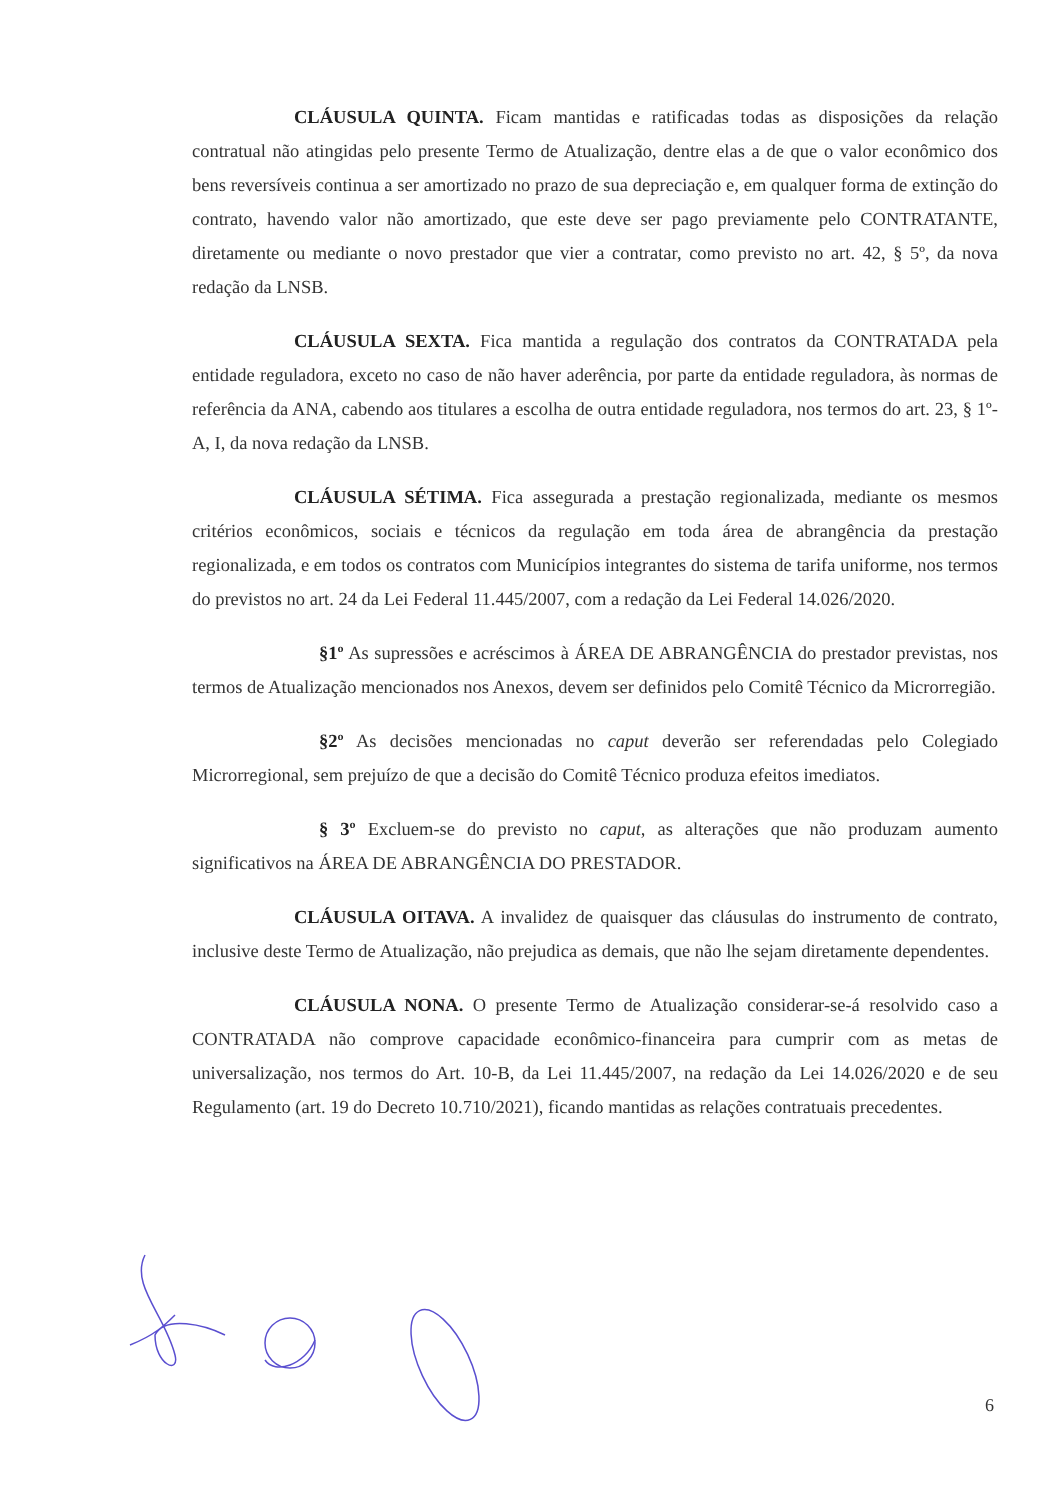CLÁUSULA QUINTA. Ficam mantidas e ratificadas todas as disposições da relação contratual não atingidas pelo presente Termo de Atualização, dentre elas a de que o valor econômico dos bens reversíveis continua a ser amortizado no prazo de sua depreciação e, em qualquer forma de extinção do contrato, havendo valor não amortizado, que este deve ser pago previamente pelo CONTRATANTE, diretamente ou mediante o novo prestador que vier a contratar, como previsto no art. 42, § 5º, da nova redação da LNSB.
CLÁUSULA SEXTA. Fica mantida a regulação dos contratos da CONTRATADA pela entidade reguladora, exceto no caso de não haver aderência, por parte da entidade reguladora, às normas de referência da ANA, cabendo aos titulares a escolha de outra entidade reguladora, nos termos do art. 23, § 1º-A, I, da nova redação da LNSB.
CLÁUSULA SÉTIMA. Fica assegurada a prestação regionalizada, mediante os mesmos critérios econômicos, sociais e técnicos da regulação em toda área de abrangência da prestação regionalizada, e em todos os contratos com Municípios integrantes do sistema de tarifa uniforme, nos termos do previstos no art. 24 da Lei Federal 11.445/2007, com a redação da Lei Federal 14.026/2020.
§1º As supressões e acréscimos à ÁREA DE ABRANGÊNCIA do prestador previstas, nos termos de Atualização mencionados nos Anexos, devem ser definidos pelo Comitê Técnico da Microrregião.
§2º As decisões mencionadas no caput deverão ser referendadas pelo Colegiado Microrregional, sem prejuízo de que a decisão do Comitê Técnico produza efeitos imediatos.
§ 3º Excluem-se do previsto no caput, as alterações que não produzam aumento significativos na ÁREA DE ABRANGÊNCIA DO PRESTADOR.
CLÁUSULA OITAVA. A invalidez de quaisquer das cláusulas do instrumento de contrato, inclusive deste Termo de Atualização, não prejudica as demais, que não lhe sejam diretamente dependentes.
CLÁUSULA NONA. O presente Termo de Atualização considerar-se-á resolvido caso a CONTRATADA não comprove capacidade econômico-financeira para cumprir com as metas de universalização, nos termos do Art. 10-B, da Lei 11.445/2007, na redação da Lei 14.026/2020 e de seu Regulamento (art. 19 do Decreto 10.710/2021), ficando mantidas as relações contratuais precedentes.
6